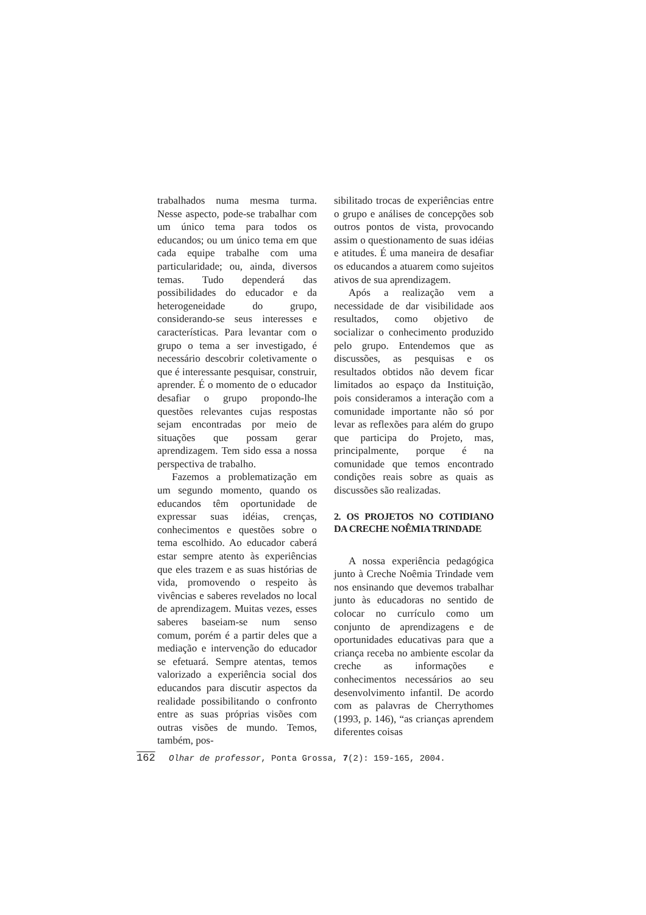trabalhados numa mesma turma. Nesse aspecto, pode-se trabalhar com um único tema para todos os educandos; ou um único tema em que cada equipe trabalhe com uma particularidade; ou, ainda, diversos temas. Tudo dependerá das possibilidades do educador e da heterogeneidade do grupo, considerando-se seus interesses e características. Para levantar com o grupo o tema a ser investigado, é necessário descobrir coletivamente o que é interessante pesquisar, construir, aprender. É o momento de o educador desafiar o grupo propondo-lhe questões relevantes cujas respostas sejam encontradas por meio de situações que possam gerar aprendizagem. Tem sido essa a nossa perspectiva de trabalho.
Fazemos a problematização em um segundo momento, quando os educandos têm oportunidade de expressar suas idéias, crenças, conhecimentos e questões sobre o tema escolhido. Ao educador caberá estar sempre atento às experiências que eles trazem e as suas histórias de vida, promovendo o respeito às vivências e saberes revelados no local de aprendizagem. Muitas vezes, esses saberes baseiam-se num senso comum, porém é a partir deles que a mediação e intervenção do educador se efetuará. Sempre atentas, temos valorizado a experiência social dos educandos para discutir aspectos da realidade possibilitando o confronto entre as suas próprias visões com outras visões de mundo. Temos, também, pos-
sibilitado trocas de experiências entre o grupo e análises de concepções sob outros pontos de vista, provocando assim o questionamento de suas idéias e atitudes. É uma maneira de desafiar os educandos a atuarem como sujeitos ativos de sua aprendizagem.
Após a realização vem a necessidade de dar visibilidade aos resultados, como objetivo de socializar o conhecimento produzido pelo grupo. Entendemos que as discussões, as pesquisas e os resultados obtidos não devem ficar limitados ao espaço da Instituição, pois consideramos a interação com a comunidade importante não só por levar as reflexões para além do grupo que participa do Projeto, mas, principalmente, porque é na comunidade que temos encontrado condições reais sobre as quais as discussões são realizadas.
2. OS PROJETOS NO COTIDIANO DA CRECHE NOÊMIA TRINDADE
A nossa experiência pedagógica junto à Creche Noêmia Trindade vem nos ensinando que devemos trabalhar junto às educadoras no sentido de colocar no currículo como um conjunto de aprendizagens e de oportunidades educativas para que a criança receba no ambiente escolar da creche as informações e conhecimentos necessários ao seu desenvolvimento infantil. De acordo com as palavras de Cherrythomes (1993, p. 146), “as crianças aprendem diferentes coisas
162 Olhar de professor, Ponta Grossa, 7(2): 159-165, 2004.